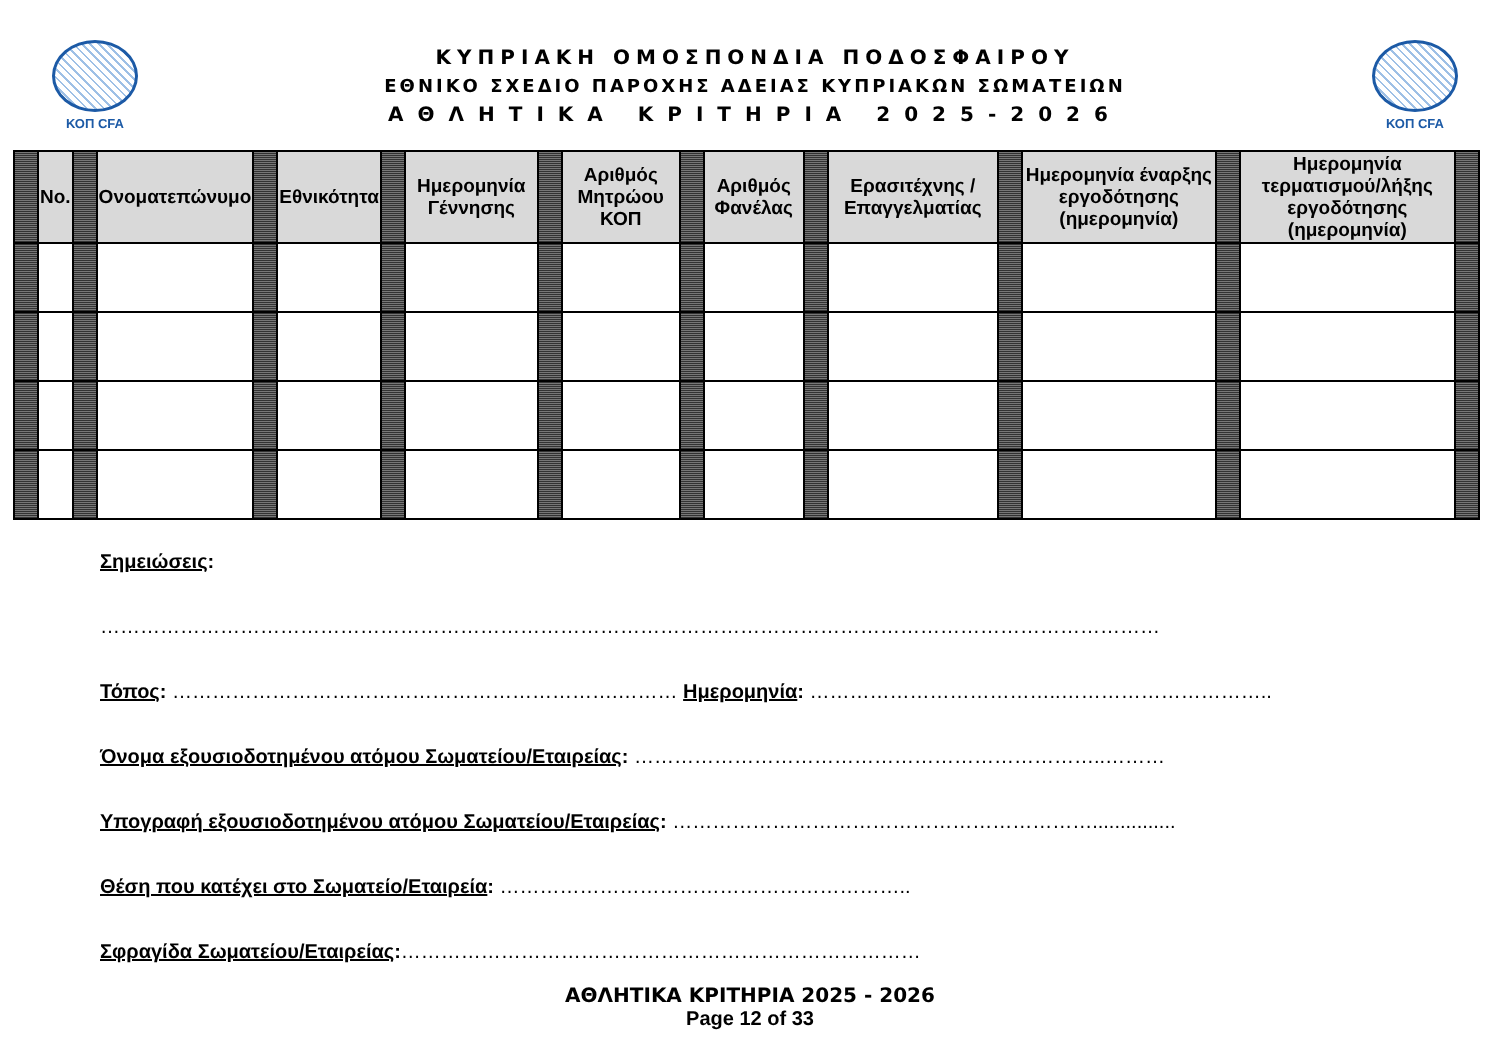ΚΟΠ CFA
ΚΥΠΡΙΑΚΗ ΟΜΟΣΠΟΝΔΙΑ ΠΟΔΟΣΦΑΙΡΟΥ
ΕΘΝΙΚΟ ΣΧΕΔΙΟ ΠΑΡΟΧΗΣ ΑΔΕΙΑΣ ΚΥΠΡΙΑΚΩΝ ΣΩΜΑΤΕΙΩΝ
ΑΘΛΗΤΙΚΑ ΚΡΙΤΗΡΙΑ 2025-2026
ΚΟΠ CFA
| | No. | | Ονοματεπώνυμο | | Εθνικότητα | | Ημερομηνία Γέννησης | | Αριθμός Μητρώου ΚΟΠ | | Αριθμός Φανέλας | | Ερασιτέχνης / Επαγγελματίας | | Ημερομηνία έναρξης εργοδότησης (ημερομηνία) | | Ημερομηνία τερματισμού/λήξης εργοδότησης (ημερομηνία) | |
Σημειώσεις:
……………………………………………………………………………………………………………………………………………
Τόπος: ………………………………………………………….……… Ημερομηνία: ………………………………..…………………………..
Όνομα εξουσιοδοτημένου ατόμου Σωματείου/Εταιρείας: ……………………………………………………………..………
Υπογραφή εξουσιοδοτημένου ατόμου Σωματείου/Εταιρείας: ………………………………………………………...............
Θέση που κατέχει στο Σωματείο/Εταιρεία: ……………………………………………………..
Σφραγίδα Σωματείου/Εταιρείας:……………………………………………………………………
ΑΘΛΗΤΙΚΑ ΚΡΙΤΗΡΙΑ 2025 - 2026
Page 12 of 33